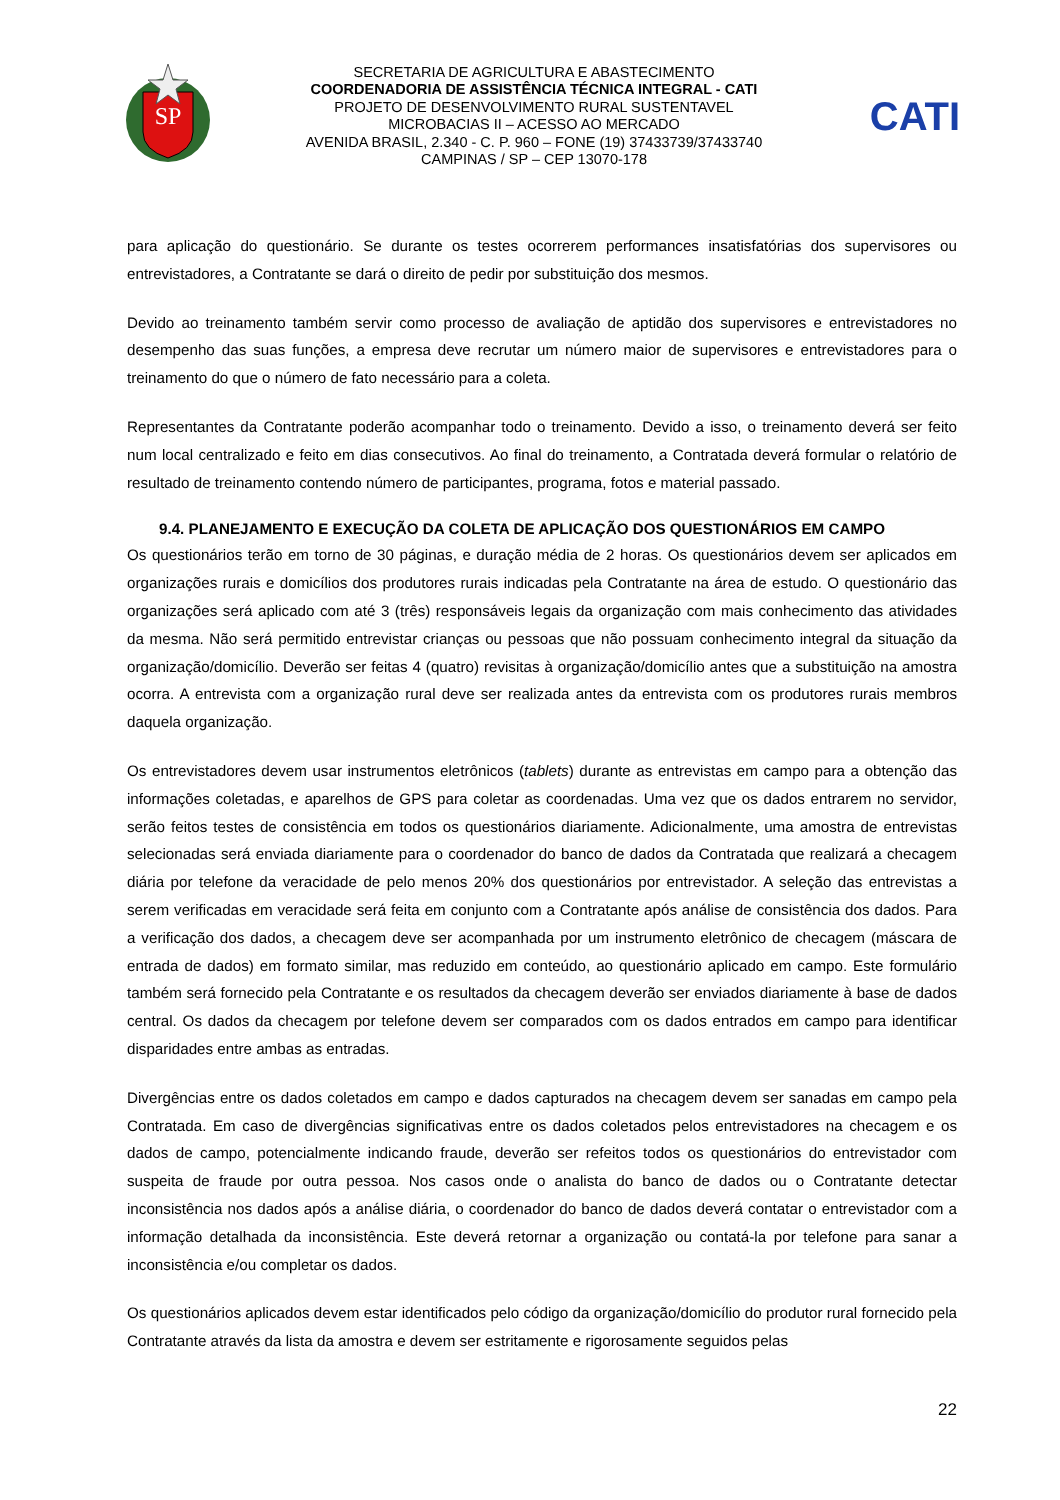SP
SECRETARIA DE AGRICULTURA E ABASTECIMENTO
COORDENADORIA DE ASSISTÊNCIA TÉCNICA INTEGRAL - CATI
PROJETO DE DESENVOLVIMENTO RURAL SUSTENTAVEL
MICROBACIAS II – ACESSO AO MERCADO
AVENIDA BRASIL, 2.340 - C. P. 960 – FONE (19) 37433739/37433740
CAMPINAS / SP – CEP 13070-178
CATI
para aplicação do questionário. Se durante os testes ocorrerem performances insatisfatórias dos supervisores ou entrevistadores, a Contratante se dará o direito de pedir por substituição dos mesmos.
Devido ao treinamento também servir como processo de avaliação de aptidão dos supervisores e entrevistadores no desempenho das suas funções, a empresa deve recrutar um número maior de supervisores e entrevistadores para o treinamento do que o número de fato necessário para a coleta.
Representantes da Contratante poderão acompanhar todo o treinamento. Devido a isso, o treinamento deverá ser feito num local centralizado e feito em dias consecutivos. Ao final do treinamento, a Contratada deverá formular o relatório de resultado de treinamento contendo número de participantes, programa, fotos e material passado.
9.4. PLANEJAMENTO E EXECUÇÃO DA COLETA DE APLICAÇÃO DOS QUESTIONÁRIOS EM CAMPO
Os questionários terão em torno de 30 páginas, e duração média de 2 horas. Os questionários devem ser aplicados em organizações rurais e domicílios dos produtores rurais indicadas pela Contratante na área de estudo. O questionário das organizações será aplicado com até 3 (três) responsáveis legais da organização com mais conhecimento das atividades da mesma. Não será permitido entrevistar crianças ou pessoas que não possuam conhecimento integral da situação da organização/domicílio. Deverão ser feitas 4 (quatro) revisitas à organização/domicílio antes que a substituição na amostra ocorra. A entrevista com a organização rural deve ser realizada antes da entrevista com os produtores rurais membros daquela organização.
Os entrevistadores devem usar instrumentos eletrônicos (tablets) durante as entrevistas em campo para a obtenção das informações coletadas, e aparelhos de GPS para coletar as coordenadas. Uma vez que os dados entrarem no servidor, serão feitos testes de consistência em todos os questionários diariamente. Adicionalmente, uma amostra de entrevistas selecionadas será enviada diariamente para o coordenador do banco de dados da Contratada que realizará a checagem diária por telefone da veracidade de pelo menos 20% dos questionários por entrevistador. A seleção das entrevistas a serem verificadas em veracidade será feita em conjunto com a Contratante após análise de consistência dos dados. Para a verificação dos dados, a checagem deve ser acompanhada por um instrumento eletrônico de checagem (máscara de entrada de dados) em formato similar, mas reduzido em conteúdo, ao questionário aplicado em campo. Este formulário também será fornecido pela Contratante e os resultados da checagem deverão ser enviados diariamente à base de dados central. Os dados da checagem por telefone devem ser comparados com os dados entrados em campo para identificar disparidades entre ambas as entradas.
Divergências entre os dados coletados em campo e dados capturados na checagem devem ser sanadas em campo pela Contratada. Em caso de divergências significativas entre os dados coletados pelos entrevistadores na checagem e os dados de campo, potencialmente indicando fraude, deverão ser refeitos todos os questionários do entrevistador com suspeita de fraude por outra pessoa. Nos casos onde o analista do banco de dados ou o Contratante detectar inconsistência nos dados após a análise diária, o coordenador do banco de dados deverá contatar o entrevistador com a informação detalhada da inconsistência. Este deverá retornar a organização ou contatá-la por telefone para sanar a inconsistência e/ou completar os dados.
Os questionários aplicados devem estar identificados pelo código da organização/domicílio do produtor rural fornecido pela Contratante através da lista da amostra e devem ser estritamente e rigorosamente seguidos pelas
22